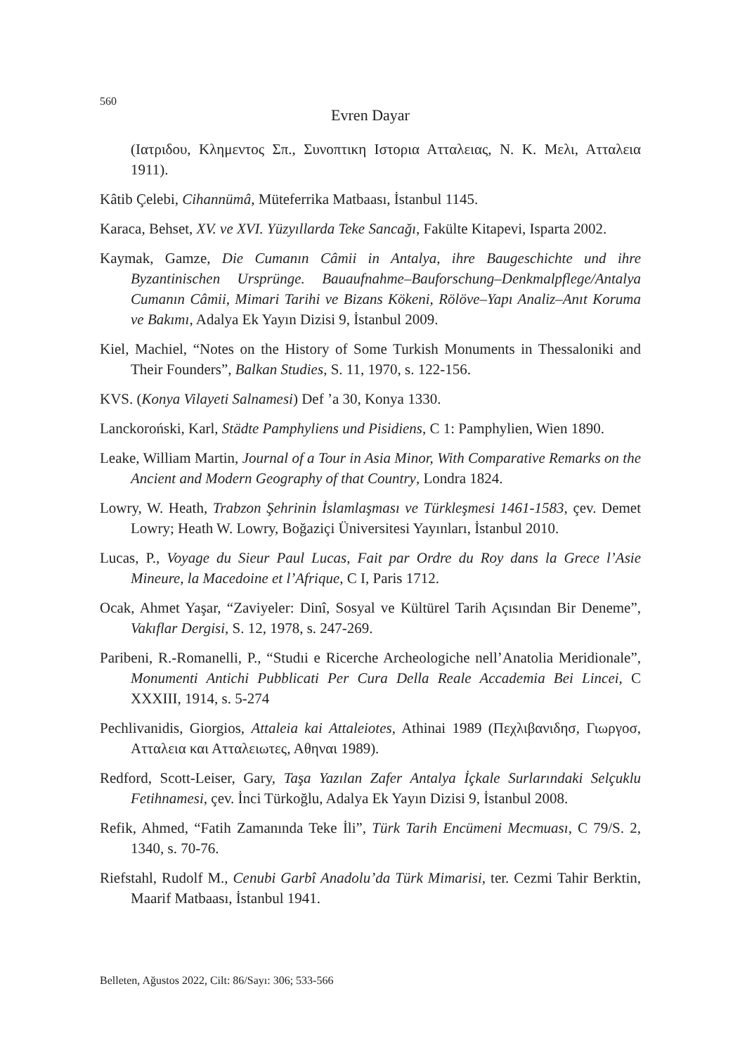560
Evren Dayar
(Ιατριδου, Κλημεντος Σπ., Συνοπτικη Ιστορια Ατταλειας, Ν. Κ. Μελι, Ατταλεια 1911).
Kâtib Çelebi, Cihannümâ, Müteferrika Matbaası, İstanbul 1145.
Karaca, Behset, XV. ve XVI. Yüzyıllarda Teke Sancağı, Fakülte Kitapevi, Isparta 2002.
Kaymak, Gamze, Die Cumanın Câmii in Antalya, ihre Baugeschichte und ihre Byzantinischen Ursprünge. Bauaufnahme–Bauforschung–Denkmalpflege/Antalya Cumanın Câmii, Mimari Tarihi ve Bizans Kökeni, Rölöve–Yapı Analiz–Anıt Koruma ve Bakımı, Adalya Ek Yayın Dizisi 9, İstanbul 2009.
Kiel, Machiel, “Notes on the History of Some Turkish Monuments in Thessaloniki and Their Founders”, Balkan Studies, S. 11, 1970, s. 122-156.
KVS. (Konya Vilayeti Salnamesi) Def ’a 30, Konya 1330.
Lanckoroński, Karl, Städte Pamphyliens und Pisidiens, C 1: Pamphylien, Wien 1890.
Leake, William Martin, Journal of a Tour in Asia Minor, With Comparative Remarks on the Ancient and Modern Geography of that Country, Londra 1824.
Lowry, W. Heath, Trabzon Şehrinin İslamlaşması ve Türkleşmesi 1461-1583, çev. Demet Lowry; Heath W. Lowry, Boğaziçi Üniversitesi Yayınları, İstanbul 2010.
Lucas, P., Voyage du Sieur Paul Lucas, Fait par Ordre du Roy dans la Grece l’Asie Mineure, la Macedoine et l’Afrique, C I, Paris 1712.
Ocak, Ahmet Yaşar, “Zaviyeler: Dinî, Sosyal ve Kültürel Tarih Açısından Bir Deneme”, Vakıflar Dergisi, S. 12, 1978, s. 247-269.
Paribeni, R.-Romanelli, P., “Studıi e Ricerche Archeologiche nell’Anatolia Meridionale”, Monumenti Antichi Pubblicati Per Cura Della Reale Accademia Bei Lincei, C XXXIII, 1914, s. 5-274
Pechlivanidis, Giorgios, Attaleia kai Attaleiotes, Athinai 1989 (Πεχλιβανιδησ, Γιωργοσ, Ατταλεια και Ατταλειωτες, Αθηναι 1989).
Redford, Scott-Leiser, Gary, Taşa Yazılan Zafer Antalya İçkale Surlarındaki Selçuklu Fetihnamesi, çev. İnci Türkoğlu, Adalya Ek Yayın Dizisi 9, İstanbul 2008.
Refik, Ahmed, “Fatih Zamanında Teke İli”, Türk Tarih Encümeni Mecmuası, C 79/S. 2, 1340, s. 70-76.
Riefstahl, Rudolf M., Cenubi Garbî Anadolu’da Türk Mimarisi, ter. Cezmi Tahir Berktin, Maarif Matbaası, İstanbul 1941.
Belleten, Ağustos 2022, Cilt: 86/Sayı: 306; 533-566